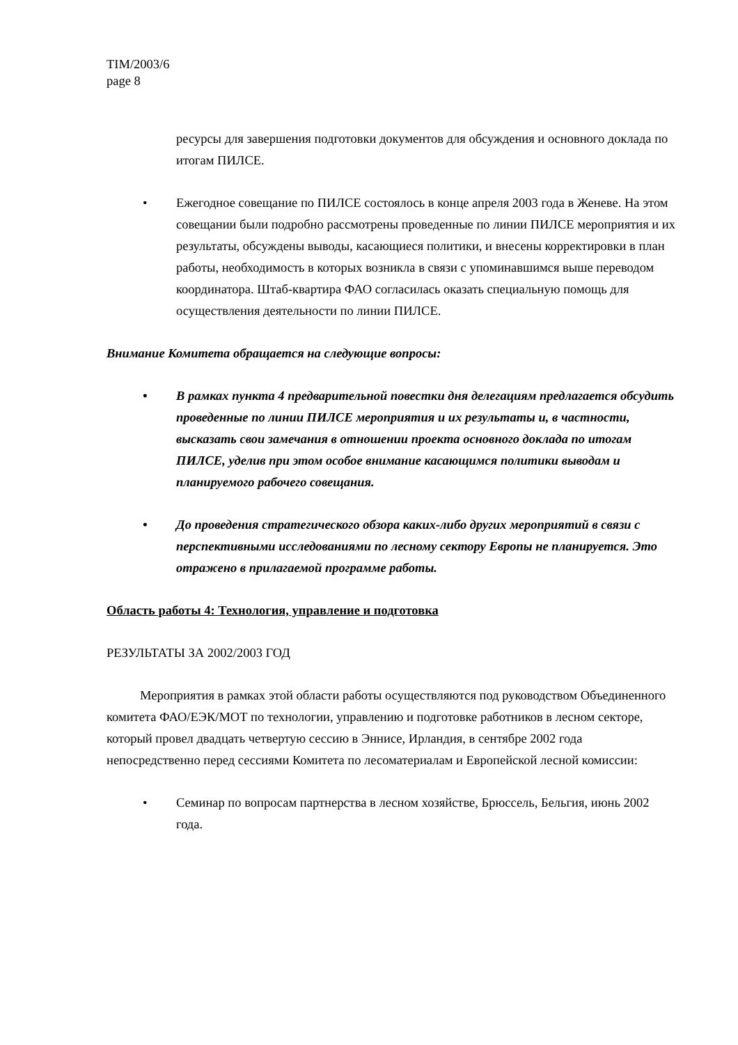TIM/2003/6
page 8
ресурсы для завершения подготовки документов для обсуждения и основного доклада по итогам ПИЛСЕ.
• Ежегодное совещание по ПИЛСЕ состоялось в конце апреля 2003 года в Женеве. На этом совещании были подробно рассмотрены проведенные по линии ПИЛСЕ мероприятия и их результаты, обсуждены выводы, касающиеся политики, и внесены корректировки в план работы, необходимость в которых возникла в связи с упоминавшимся выше переводом координатора. Штаб-квартира ФАО согласилась оказать специальную помощь для осуществления деятельности по линии ПИЛСЕ.
Внимание Комитета обращается на следующие вопросы:
• В рамках пункта 4 предварительной повестки дня делегациям предлагается обсудить проведенные по линии ПИЛСЕ мероприятия и их результаты и, в частности, высказать свои замечания в отношении проекта основного доклада по итогам ПИЛСЕ, уделив при этом особое внимание касающимся политики выводам и планируемого рабочего совещания.
• До проведения стратегического обзора каких-либо других мероприятий в связи с перспективными исследованиями по лесному сектору Европы не планируется. Это отражено в прилагаемой программе работы.
Область работы 4: Технология, управление и подготовка
РЕЗУЛЬТАТЫ ЗА 2002/2003 ГОД
Мероприятия в рамках этой области работы осуществляются под руководством Объединенного комитета ФАО/ЕЭК/МОТ по технологии, управлению и подготовке работников в лесном секторе, который провел двадцать четвертую сессию в Эннисе, Ирландия, в сентябре 2002 года непосредственно перед сессиями Комитета по лесоматериалам и Европейской лесной комиссии:
• Семинар по вопросам партнерства в лесном хозяйстве, Брюссель, Бельгия, июнь 2002 года.